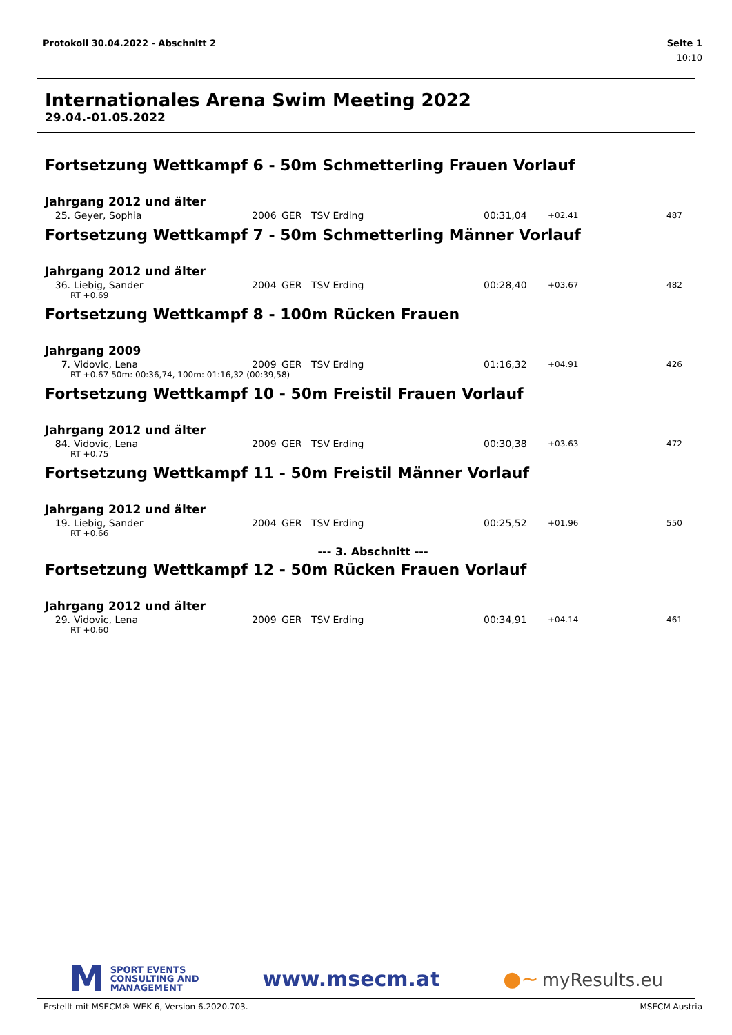Protokoll 30.04.2022 - Abschnitt 2 Seite 1
10:10
Internationales Arena Swim Meeting 2022
29.04.-01.05.2022
Fortsetzung Wettkampf 6 - 50m Schmetterling Frauen Vorlauf
Jahrgang 2012 und älter
| 25. | Geyer, Sophia | 2006 | GER | TSV Erding | 00:31,04 | +02.41 | 487 |
Fortsetzung Wettkampf 7 - 50m Schmetterling Männer Vorlauf
Jahrgang 2012 und älter
| 36. | Liebig, Sander | 2004 | GER | TSV Erding | 00:28,40 | +03.67 | 482 |
| RT +0.69 | | | | | | | |
Fortsetzung Wettkampf 8 - 100m Rücken Frauen
Jahrgang 2009
| 7. | Vidovic, Lena | 2009 | GER | TSV Erding | 01:16,32 | +04.91 | 426 |
| RT +0.67 50m: 00:36,74, 100m: 01:16,32 (00:39,58) | | | | | | | |
Fortsetzung Wettkampf 10 - 50m Freistil Frauen Vorlauf
Jahrgang 2012 und älter
| 84. | Vidovic, Lena | 2009 | GER | TSV Erding | 00:30,38 | +03.63 | 472 |
| RT +0.75 | | | | | | | |
Fortsetzung Wettkampf 11 - 50m Freistil Männer Vorlauf
Jahrgang 2012 und älter
| 19. | Liebig, Sander | 2004 | GER | TSV Erding | 00:25,52 | +01.96 | 550 |
| RT +0.66 | | | | | | | |
--- 3. Abschnitt ---
Fortsetzung Wettkampf 12 - 50m Rücken Frauen Vorlauf
Jahrgang 2012 und älter
| 29. | Vidovic, Lena | 2009 | GER | TSV Erding | 00:34,91 | +04.14 | 461 |
| RT +0.60 | | | | | | | |
M
SPORT EVENTS
CONSULTING AND
MANAGEMENT
www.msecm.at ●~ myResults.eu
Erstellt mit MSECM® WEK 6, Version 6.2020.703. MSECM Austria